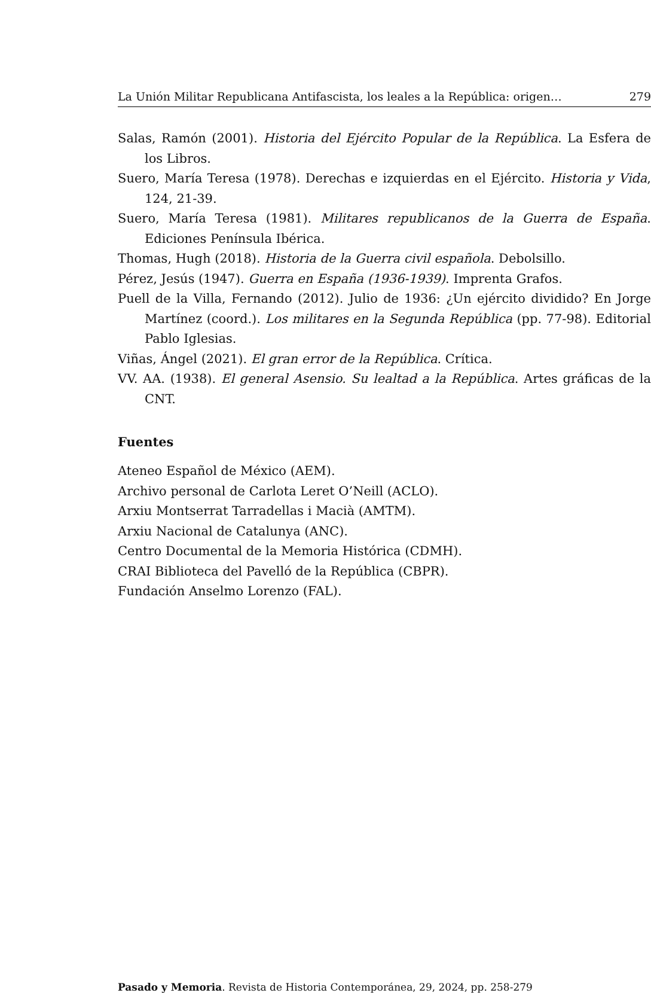La Unión Militar Republicana Antifascista, los leales a la República: origen… 279
Salas, Ramón (2001). Historia del Ejército Popular de la República. La Esfera de los Libros.
Suero, María Teresa (1978). Derechas e izquierdas en el Ejército. Historia y Vida, 124, 21-39.
Suero, María Teresa (1981). Militares republicanos de la Guerra de España. Ediciones Península Ibérica.
Thomas, Hugh (2018). Historia de la Guerra civil española. Debolsillo.
Pérez, Jesús (1947). Guerra en España (1936-1939). Imprenta Grafos.
Puell de la Villa, Fernando (2012). Julio de 1936: ¿Un ejército dividido? En Jorge Martínez (coord.). Los militares en la Segunda República (pp. 77-98). Editorial Pablo Iglesias.
Viñas, Ángel (2021). El gran error de la República. Crítica.
VV. AA. (1938). El general Asensio. Su lealtad a la República. Artes gráficas de la CNT.
Fuentes
Ateneo Español de México (AEM).
Archivo personal de Carlota Leret O’Neill (ACLO).
Arxiu Montserrat Tarradellas i Macià (AMTM).
Arxiu Nacional de Catalunya (ANC).
Centro Documental de la Memoria Histórica (CDMH).
CRAI Biblioteca del Pavelló de la República (CBPR).
Fundación Anselmo Lorenzo (FAL).
Pasado y Memoria. Revista de Historia Contemporánea, 29, 2024, pp. 258-279